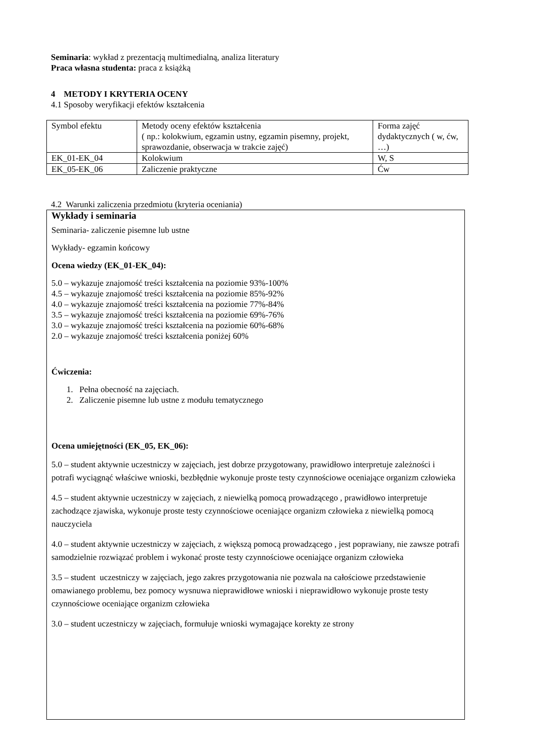Seminaria: wykład z prezentacją multimedialną, analiza literatury
Praca własna studenta: praca z książką
4 METODY I KRYTERIA OCENY
4.1 Sposoby weryfikacji efektów kształcenia
| Symbol efektu | Metody oceny efektów kształcenia ( np.: kolokwium, egzamin ustny, egzamin pisemny, projekt, sprawozdanie, obserwacja w trakcie zajęć) | Forma zajęć dydaktycznych ( w, ćw, …) |
| EK_01-EK_04 | Kolokwium | W, S |
| EK_05-EK_06 | Zaliczenie praktyczne | Ćw |
4.2 Warunki zaliczenia przedmiotu (kryteria oceniania)
Wykłady i seminaria
Seminaria- zaliczenie pisemne lub ustne
Wykłady- egzamin końcowy
Ocena wiedzy (EK_01-EK_04):
5.0 – wykazuje znajomość treści kształcenia na poziomie 93%-100%
4.5 – wykazuje znajomość treści kształcenia na poziomie 85%-92%
4.0 – wykazuje znajomość treści kształcenia na poziomie 77%-84%
3.5 – wykazuje znajomość treści kształcenia na poziomie 69%-76%
3.0 – wykazuje znajomość treści kształcenia na poziomie 60%-68%
2.0 – wykazuje znajomość treści kształcenia poniżej 60%
Ćwiczenia:
1. Pełna obecność na zajęciach.
2. Zaliczenie pisemne lub ustne z modułu tematycznego
Ocena umiejętności (EK_05, EK_06):
5.0 – student aktywnie uczestniczy w zajęciach, jest dobrze przygotowany, prawidłowo interpretuje zależności i potrafi wyciągnąć właściwe wnioski, bezbłędnie wykonuje proste testy czynnościowe oceniające organizm człowieka
4.5 – student aktywnie uczestniczy w zajęciach, z niewielką pomocą prowadzącego , prawidłowo interpretuje zachodzące zjawiska, wykonuje proste testy czynnościowe oceniające organizm człowieka z niewielką pomocą nauczyciela
4.0 – student aktywnie uczestniczy w zajęciach, z większą pomocą prowadzącego , jest poprawiany, nie zawsze potrafi samodzielnie rozwiązać problem i wykonać proste testy czynnościowe oceniające organizm człowieka
3.5 – student uczestniczy w zajęciach, jego zakres przygotowania nie pozwala na całościowe przedstawienie omawianego problemu, bez pomocy wysnuwa nieprawidłowe wnioski i nieprawidłowo wykonuje proste testy czynnościowe oceniające organizm człowieka
3.0 – student uczestniczy w zajęciach, formułuje wnioski wymagające korekty ze strony